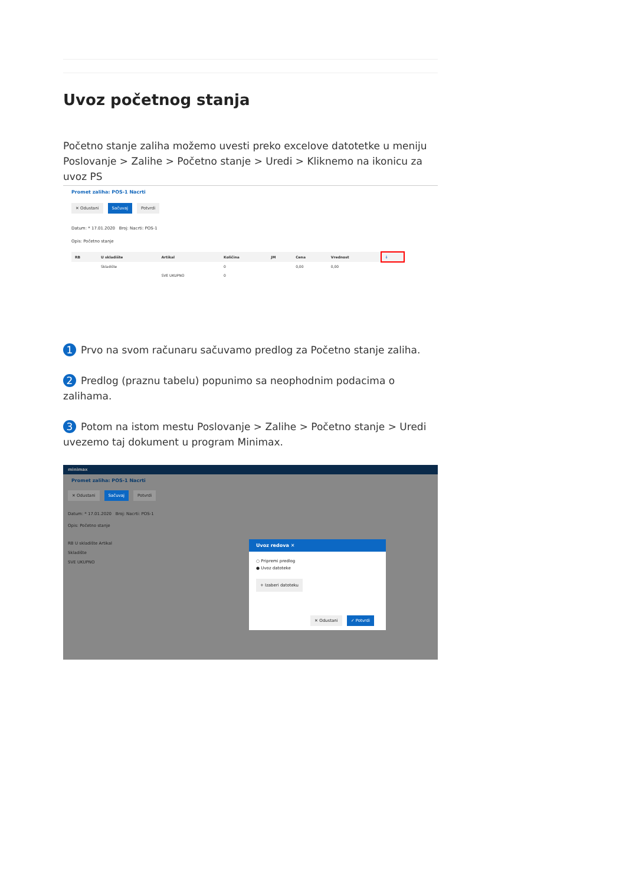Uvoz početnog stanja
Početno stanje zaliha možemo uvesti preko excelove datotetke u meniju Poslovanje > Zalihe > Početno stanje > Uredi > Kliknemo na ikonicu za uvoz PS
Promet zaliha: POS-1 Nacrti
✕ Odustani Sačuvaj Potvrdi
Datum: * 17.01.2020 Broj: Nacrti: POS-1
Opis: Početno stanje
| RB | U skladište | Artikal | Količina | JM | Cena | Vrednost | ⇩ |
| --- | --- | --- | --- | --- | --- | --- | --- |
| | Skladište | | 0 | | 0,00 | 0,00 | |
| | | SVE UKUPNO | 0 | | | | |
1 Prvo na svom računaru sačuvamo predlog za Početno stanje zaliha.
2 Predlog (praznu tabelu) popunimo sa neophodnim podacima o zalihama.
3 Potom na istom mestu Poslovanje > Zalihe > Početno stanje > Uredi uvezemo taj dokument u program Minimax.
minimax
Promet zaliha: POS-1 Nacrti
✕ Odustani Sačuvaj Potvrdi
Datum: * 17.01.2020 Broj: Nacrti: POS-1
Opis: Početno stanje
RB U skladište Artikal
Skladište
SVE UKUPNO
Uvoz redova ✕
○ Pripremi predlog
● Uvoz datoteke
+ Izaberi datoteku
✕ Odustani ✓ Potvrdi